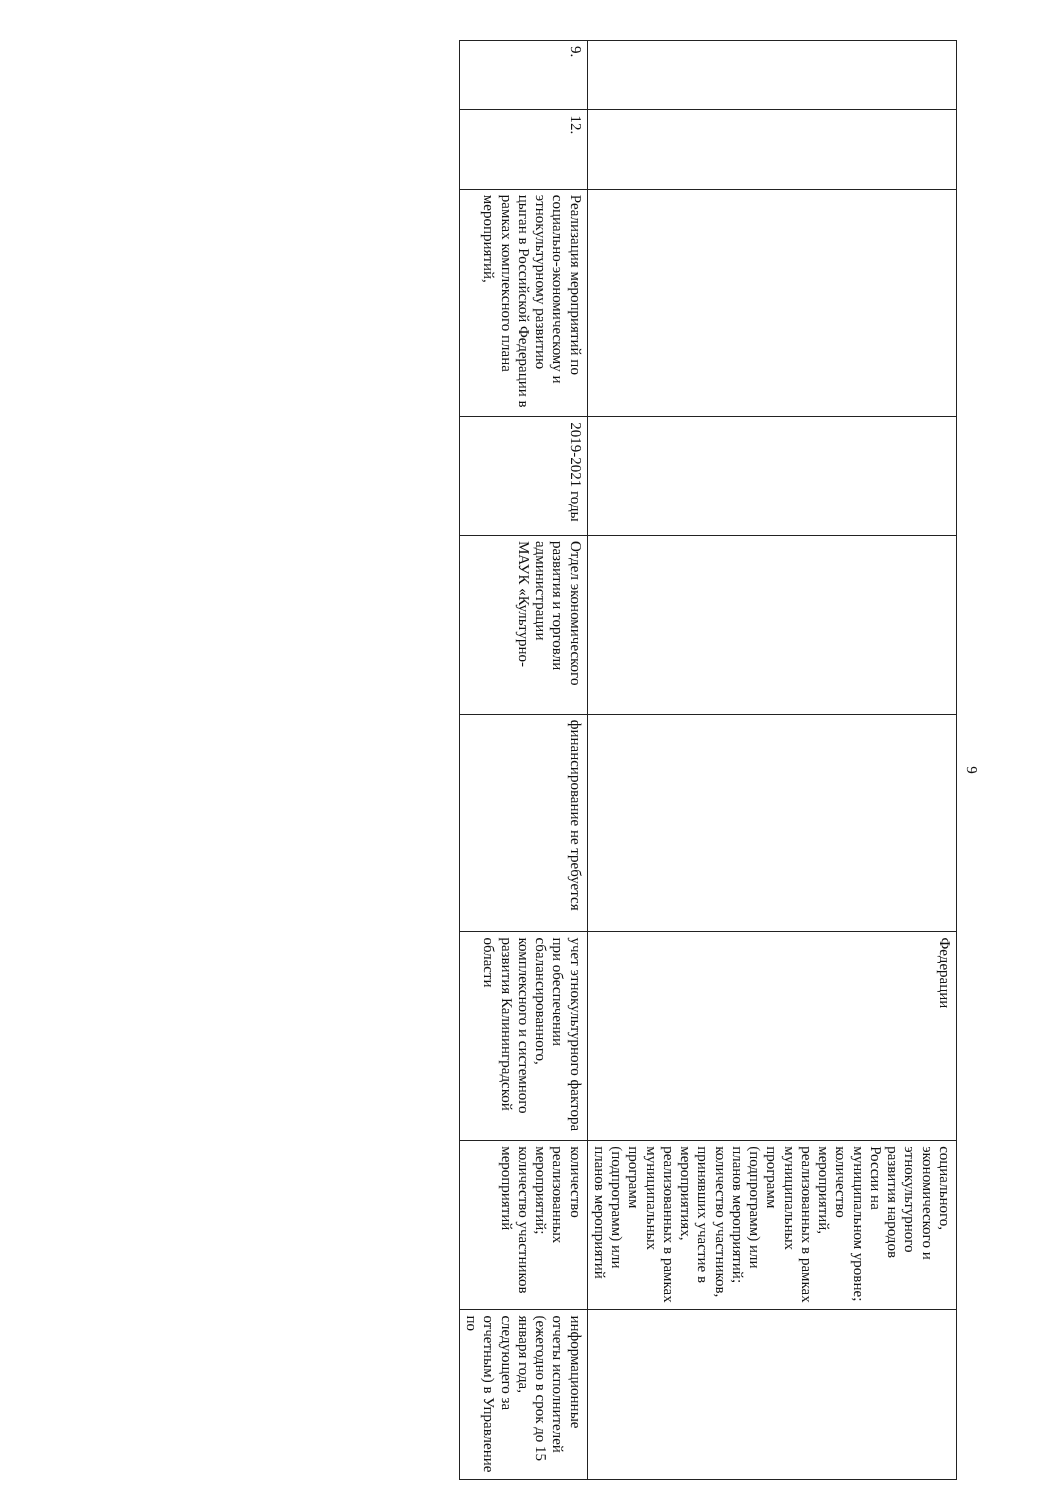9
| | | | | | | Федерации | социального, экономического и этнокультурного развития народов России на муниципальном уровне; количество мероприятий, реализованных в рамках муниципальных программ (подпрограмм) или планов мероприятий; количество участников, принявших участие в мероприятиях, реализованных в рамках муниципальных программ (подпрограмм) или планов мероприятий | |
| 9. | 12. | Реализация мероприятий по социально-экономическому и этнокультурному развитию цыган в Российской Федерации в рамках комплексного плана мероприятий, | 2019-2021 годы | Отдел экономического развития и торговли администрации МАУК «Культурно- | финансирование не требуется | учет этнокультурного фактора при обеспечении сбалансированного, комплексного и системного развития Калининградской области | количество реализованных мероприятий; количество участников мероприятий | информационные отчеты исполнителей (ежегодно в срок до 15 января года, следующего за отчетным) в Управление по |